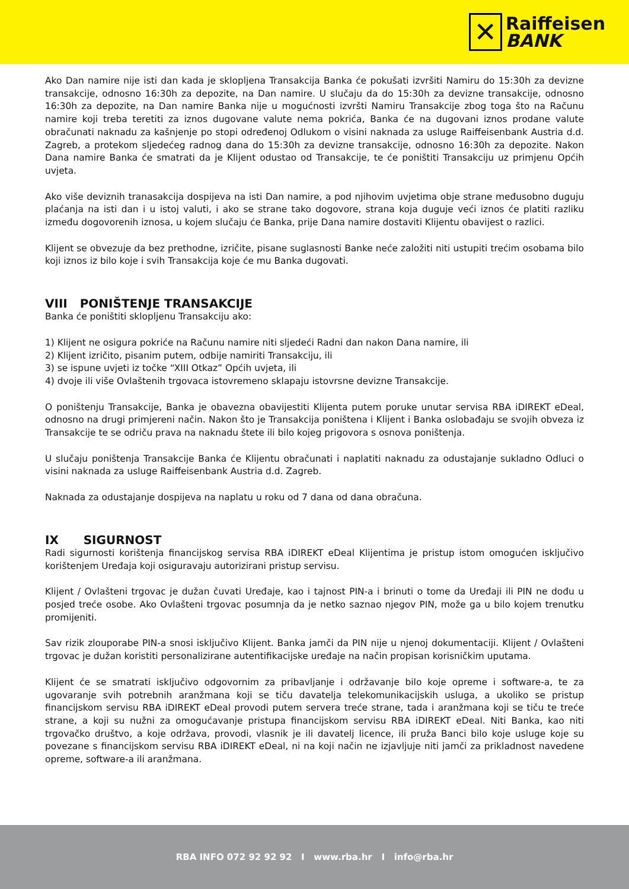✕
Raiffeisen
BANK
Ako Dan namire nije isti dan kada je sklopljena Transakcija Banka će pokušati izvršiti Namiru do 15:30h za devizne transakcije, odnosno 16:30h za depozite, na Dan namire. U slučaju da do 15:30h za devizne transakcije, odnosno 16:30h za depozite, na Dan namire Banka nije u mogućnosti izvršti Namiru Transakcije zbog toga što na Računu namire koji treba teretiti za iznos dugovane valute nema pokrića, Banka će na dugovani iznos prodane valute obračunati naknadu za kašnjenje po stopi određenoj Odlukom o visini naknada za usluge Raiffeisenbank Austria d.d. Zagreb, a protekom sljedećeg radnog dana do 15:30h za devizne transakcije, odnosno 16:30h za depozite. Nakon Dana namire Banka će smatrati da je Klijent odustao od Transakcije, te će poništiti Transakciju uz primjenu Općih uvjeta.
Ako više deviznih tranasakcija dospijeva na isti Dan namire, a pod njihovim uvjetima obje strane međusobno duguju plaćanja na isti dan i u istoj valuti, i ako se strane tako dogovore, strana koja duguje veći iznos će platiti razliku između dogovorenih iznosa, u kojem slučaju će Banka, prije Dana namire dostaviti Klijentu obavijest o razlici.
Klijent se obvezuje da bez prethodne, izričite, pisane suglasnosti Banke neće založiti niti ustupiti trećim osobama bilo koji iznos iz bilo koje i svih Transakcija koje će mu Banka dugovati.
VIII PONIŠTENJE TRANSAKCIJE
Banka će poništiti sklopljenu Transakciju ako:
1) Klijent ne osigura pokriće na Računu namire niti sljedeći Radni dan nakon Dana namire, ili
2) Klijent izričito, pisanim putem, odbije namiriti Transakciju, ili
3) se ispune uvjeti iz točke “XIII Otkaz” Općih uvjeta, ili
4) dvoje ili više Ovlaštenih trgovaca istovremeno sklapaju istovrsne devizne Transakcije.
O poništenju Transakcije, Banka je obavezna obavijestiti Klijenta putem poruke unutar servisa RBA iDIREKT eDeal, odnosno na drugi primjereni način. Nakon što je Transakcija poništena i Klijent i Banka oslobađaju se svojih obveza iz Transakcije te se odriču prava na naknadu štete ili bilo kojeg prigovora s osnova poništenja.
U slučaju poništenja Transakcije Banka će Klijentu obračunati i naplatiti naknadu za odustajanje sukladno Odluci o visini naknada za usluge Raiffeisenbank Austria d.d. Zagreb.
Naknada za odustajanje dospijeva na naplatu u roku od 7 dana od dana obračuna.
IX SIGURNOST
Radi sigurnosti korištenja financijskog servisa RBA iDIREKT eDeal Klijentima je pristup istom omogućen isključivo korištenjem Uređaja koji osiguravaju autorizirani pristup servisu.
Klijent / Ovlašteni trgovac je dužan čuvati Uređaje, kao i tajnost PIN-a i brinuti o tome da Uređaji ili PIN ne dođu u posjed treće osobe. Ako Ovlašteni trgovac posumnja da je netko saznao njegov PIN, može ga u bilo kojem trenutku promijeniti.
Sav rizik zlouporabe PIN-a snosi isključivo Klijent. Banka jamči da PIN nije u njenoj dokumentaciji. Klijent / Ovlašteni trgovac je dužan koristiti personalizirane autentifikacijske uređaje na način propisan korisničkim uputama.
Klijent će se smatrati isključivo odgovornim za pribavljanje i održavanje bilo koje opreme i software-a, te za ugovaranje svih potrebnih aranžmana koji se tiču davatelja telekomunikacijskih usluga, a ukoliko se pristup financijskom servisu RBA iDIREKT eDeal provodi putem servera treće strane, tada i aranžmana koji se tiču te treće strane, a koji su nužni za omogućavanje pristupa financijskom servisu RBA iDIREKT eDeal. Niti Banka, kao niti trgovačko društvo, a koje održava, provodi, vlasnik je ili davatelj licence, ili pruža Banci bilo koje usluge koje su povezane s financijskom servisu RBA iDIREKT eDeal, ni na koji način ne izjavljuje niti jamči za prikladnost navedene opreme, software-a ili aranžmana.
RBA INFO 072 92 92 92 I www.rba.hr I info@rba.hr